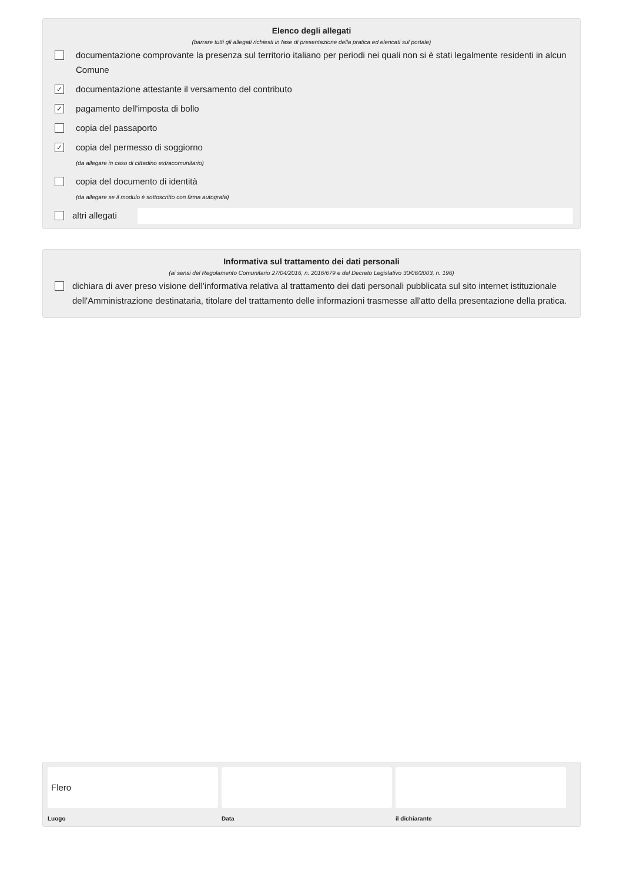Elenco degli allegati
(barrare tutti gli allegati richiesti in fase di presentazione della pratica ed elencati sul portale)
documentazione comprovante la presenza sul territorio italiano per periodi nei quali non si è stati legalmente residenti in alcun Comune
✓ documentazione attestante il versamento del contributo
✓ pagamento dell'imposta di bollo
copia del passaporto
✓ copia del permesso di soggiorno
(da allegare in caso di cittadino extracomunitario)
copia del documento di identità
(da allegare se il modulo è sottoscritto con firma autografa)
altri allegati
Informativa sul trattamento dei dati personali
(ai sensi del Regolamento Comunitario 27/04/2016, n. 2016/679 e del Decreto Legislativo 30/06/2003, n. 196)
dichiara di aver preso visione dell'informativa relativa al trattamento dei dati personali pubblicata sul sito internet istituzionale dell'Amministrazione destinataria, titolare del trattamento delle informazioni trasmesse all'atto della presentazione della pratica.
Flero
Luogo
Data il dichiarante